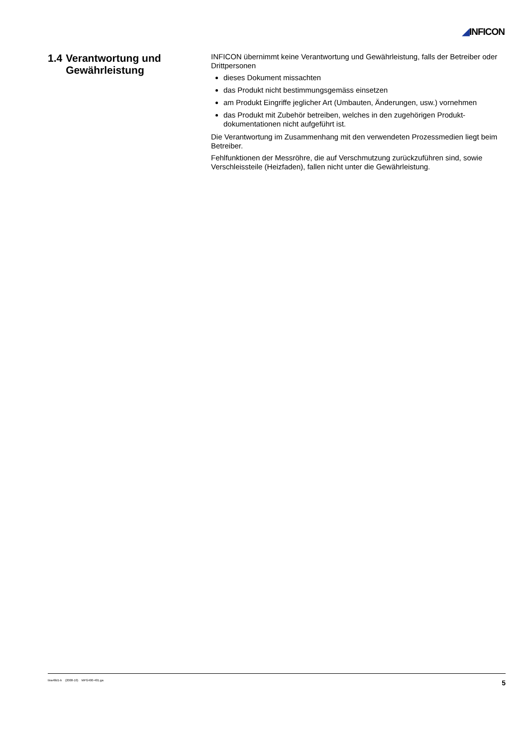◢INFICON
1.4 Verantwortung und Gewährleistung
INFICON übernimmt keine Verantwortung und Gewährleistung, falls der Betreiber oder Drittpersonen
dieses Dokument missachten
das Produkt nicht bestimmungsgemäss einsetzen
am Produkt Eingriffe jeglicher Art (Umbauten, Änderungen, usw.) vornehmen
das Produkt mit Zubehör betreiben, welches in den zugehörigen Produkt-dokumentationen nicht aufgeführt ist.
Die Verantwortung im Zusammenhang mit den verwendeten Prozessmedien liegt beim Betreiber.
Fehlfunktionen der Messröhre, die auf Verschmutzung zurückzuführen sind, sowie Verschleissteile (Heizfaden), fallen nicht unter die Gewährleistung.
tina48d1-b (2008-10) MPG400-401.ga 5